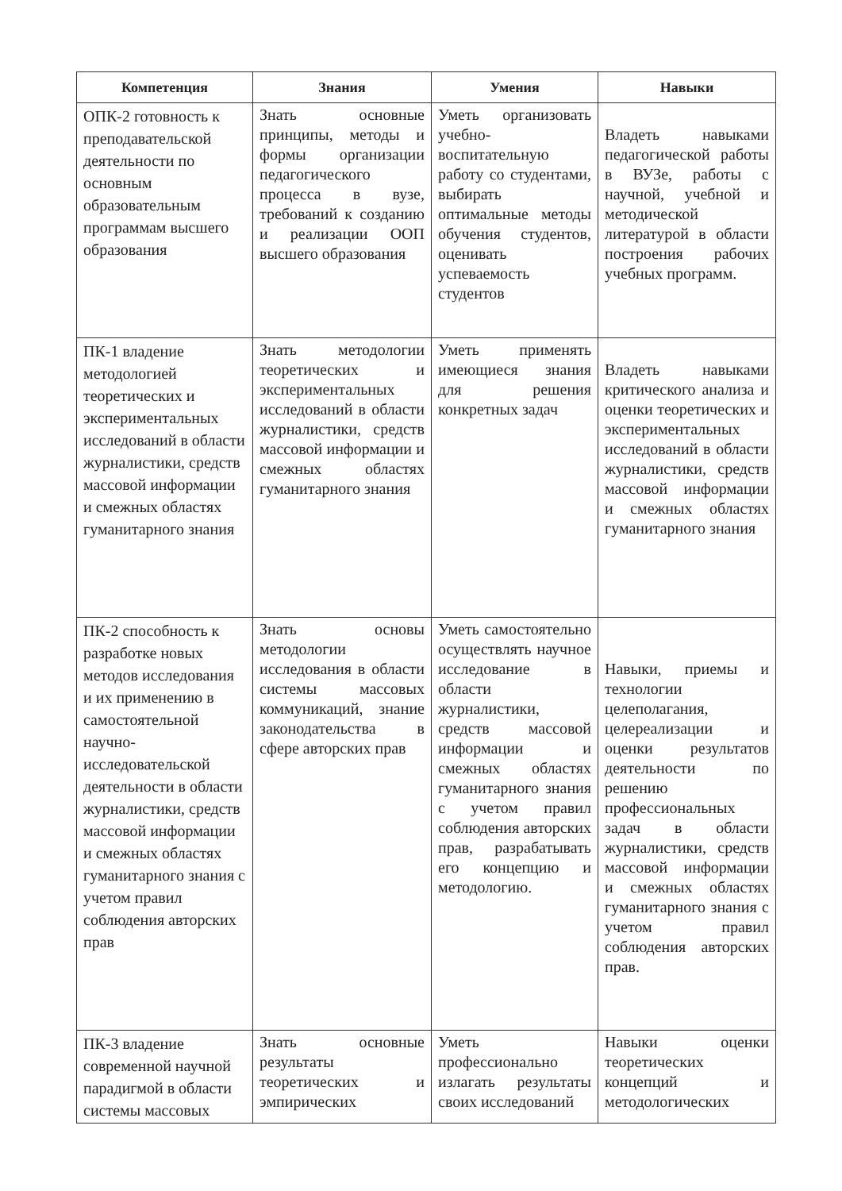| Компетенция | Знания | Умения | Навыки |
| --- | --- | --- | --- |
| ОПК-2 готовность к преподавательской деятельности по основным образовательным программам высшего образования | Знать основные принципы, методы и формы организации педагогического процесса в вузе, требований к созданию и реализации ООП высшего образования | Уметь организовать учебно-воспитательную работу со студентами, выбирать оптимальные методы обучения студентов, оценивать успеваемость студентов | Владеть навыками педагогической работы в ВУЗе, работы с научной, учебной и методической литературой в области построения рабочих учебных программ. |
| ПК-1 владение методологией теоретических и экспериментальных исследований в области журналистики, средств массовой информации и смежных областях гуманитарного знания | Знать методологии теоретических и экспериментальных исследований в области журналистики, средств массовой информации и смежных областях гуманитарного знания | Уметь применять имеющиеся знания для решения конкретных задач | Владеть навыками критического анализа и оценки теоретических и экспериментальных исследований в области журналистики, средств массовой информации и смежных областях гуманитарного знания |
| ПК-2 способность к разработке новых методов исследования и их применению в самостоятельной научно-исследовательской деятельности в области журналистики, средств массовой информации и смежных областях гуманитарного знания с учетом правил соблюдения авторских прав | Знать основы методологии исследования в области системы массовых коммуникаций, знание законодательства в сфере авторских прав | Уметь самостоятельно осуществлять научное исследование в области журналистики, средств массовой информации и смежных областях гуманитарного знания с учетом правил соблюдения авторских прав, разрабатывать его концепцию и методологию. | Навыки, приемы и технологии целеполагания, целереализации и оценки результатов деятельности по решению профессиональных задач в области журналистики, средств массовой информации и смежных областях гуманитарного знания с учетом правил соблюдения авторских прав. |
| ПК-3 владение современной научной парадигмой в области системы массовых | Знать основные результаты теоретических и эмпирических | Уметь профессионально излагать результаты своих исследований | Навыки оценки теоретических концепций и методологических |